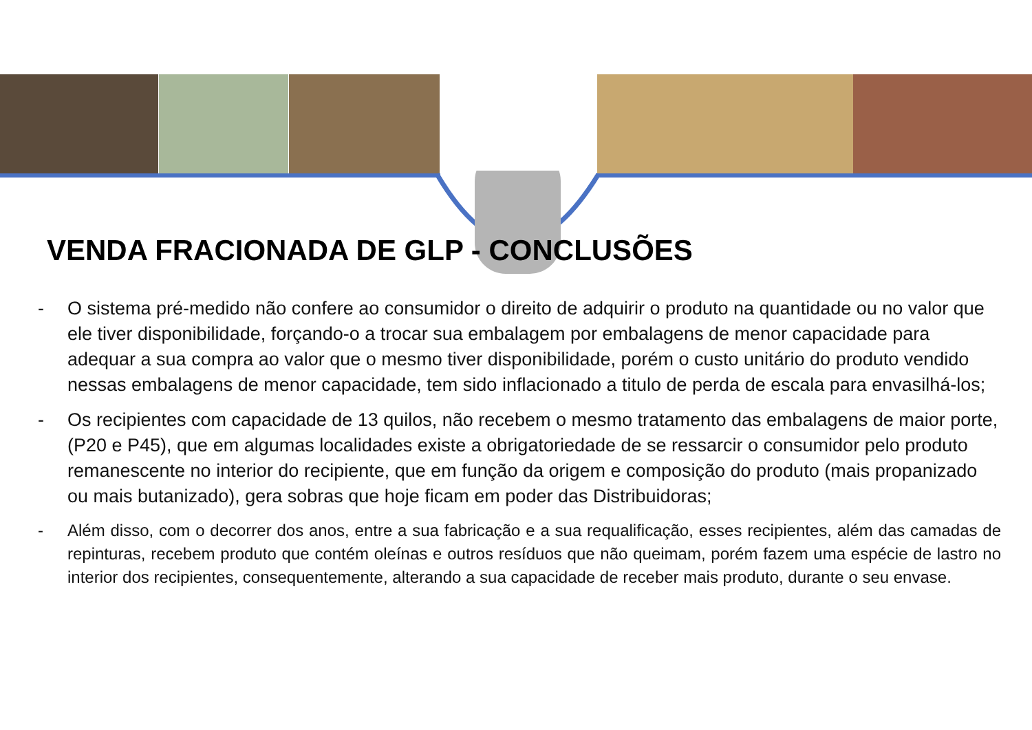VENDA FRACIONADA DE GLP - CONCLUSÕES
- O sistema pré-medido não confere ao consumidor o direito de adquirir o produto na quantidade ou no valor que ele tiver disponibilidade, forçando-o a trocar sua embalagem por embalagens de menor capacidade para adequar a sua compra ao valor que o mesmo tiver disponibilidade, porém o custo unitário do produto vendido nessas embalagens de menor capacidade, tem sido inflacionado a titulo de perda de escala para envasilhá-los;
- Os recipientes com capacidade de 13 quilos, não recebem o mesmo tratamento das embalagens de maior porte, (P20 e P45), que em algumas localidades existe a obrigatoriedade de se ressarcir o consumidor pelo produto remanescente no interior do recipiente, que em função da origem e composição do produto (mais propanizado ou mais butanizado), gera sobras que hoje ficam em poder das Distribuidoras;
- Além disso, com o decorrer dos anos, entre a sua fabricação e a sua requalificação, esses recipientes, além das camadas de repinturas, recebem produto que contém oleínas e outros resíduos que não queimam, porém fazem uma espécie de lastro no interior dos recipientes, consequentemente, alterando a sua capacidade de receber mais produto, durante o seu envase.